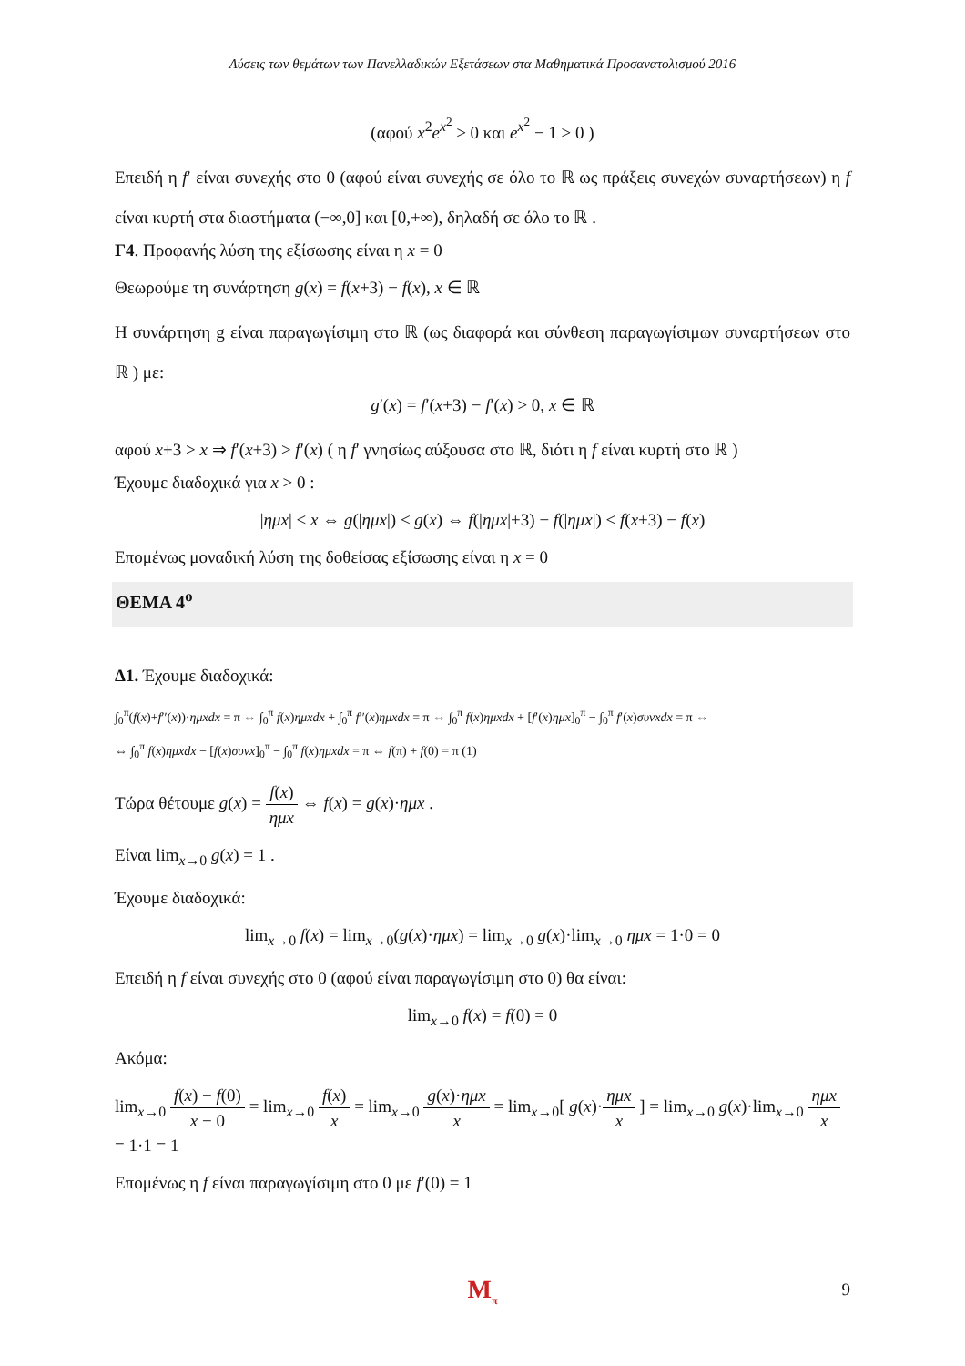Λύσεις των θεμάτων των Πανελλαδικών Εξετάσεων στα Μαθηματικά Προσανατολισμού 2016
(αφού x<sup>2</sup>e<sup>x<sup>2</sup></sup> ≥ 0 και e<sup>x<sup>2</sup></sup> − 1 > 0 )
Επειδή η f′ είναι συνεχής στο 0 (αφού είναι συνεχής σε όλο το ℝ ως πράξεις συνεχών συναρτήσεων) η f είναι κυρτή στα διαστήματα (−∞,0] και [0,+∞), δηλαδή σε όλο το ℝ .
Γ4. Προφανής λύση της εξίσωσης είναι η x = 0
Θεωρούμε τη συνάρτηση g(x) = f(x+3) − f(x), x ∈ ℝ
Η συνάρτηση g είναι παραγωγίσιμη στο ℝ (ως διαφορά και σύνθεση παραγωγίσιμων συναρτήσεων στο ℝ ) με:
g′(x) = f′(x+3) − f′(x) > 0, x ∈ ℝ
αφού x+3 > x ⇒ f′(x+3) > f′(x) ( η f′ γνησίως αύξουσα στο ℝ, διότι η f είναι κυρτή στο ℝ )
Έχουμε διαδοχικά για x > 0 :
|ημx| < x ⇔ g(|ημx|) < g(x) ⇔ f(|ημx|+3) − f(|ημx|) < f(x+3) − f(x)
Επομένως μοναδική λύση της δοθείσας εξίσωσης είναι η x = 0
ΘΕΜΑ 4<sup>ο</sup>
Δ1. Έχουμε διαδοχικά:
∫<sub>0</sub><sup>π</sup>(f(x)+f′′(x))·ημxdx = π ⇔ ∫<sub>0</sub><sup>π</sup> f(x)ημxdx + ∫<sub>0</sub><sup>π</sup> f′′(x)ημxdx = π ⇔ ∫<sub>0</sub><sup>π</sup> f(x)ημxdx + [f′(x)ημx]<sub>0</sub><sup>π</sup> − ∫<sub>0</sub><sup>π</sup> f′(x)συνxdx = π ⇔
⇔ ∫<sub>0</sub><sup>π</sup> f(x)ημxdx − [f(x)συνx]<sub>0</sub><sup>π</sup> − ∫<sub>0</sub><sup>π</sup> f(x)ημxdx = π ⇔ f(π) + f(0) = π (1)
Τώρα θέτουμε g(x) = f(x) ημx ⇔ f(x) = g(x)·ημx .
Είναι lim<sub>x→0</sub> g(x) = 1 .
Έχουμε διαδοχικά:
lim<sub>x→0</sub> f(x) = lim<sub>x→0</sub>(g(x)·ημx) = lim<sub>x→0</sub> g(x)·lim<sub>x→0</sub> ημx = 1·0 = 0
Επειδή η f είναι συνεχής στο 0 (αφού είναι παραγωγίσιμη στο 0) θα είναι:
lim<sub>x→0</sub> f(x) = f(0) = 0
Ακόμα:
lim<sub>x→0</sub> f(x) − f(0) x − 0 = lim<sub>x→0</sub> f(x) x = lim<sub>x→0</sub> g(x)·ημx x = lim<sub>x→0</sub>[ g(x)·ημx x ] = lim<sub>x→0</sub> g(x)·lim<sub>x→0</sub> ημx x = 1·1 = 1
Επομένως η f είναι παραγωγίσιμη στο 0 με f′(0) = 1
M<sub>π</sub> 9